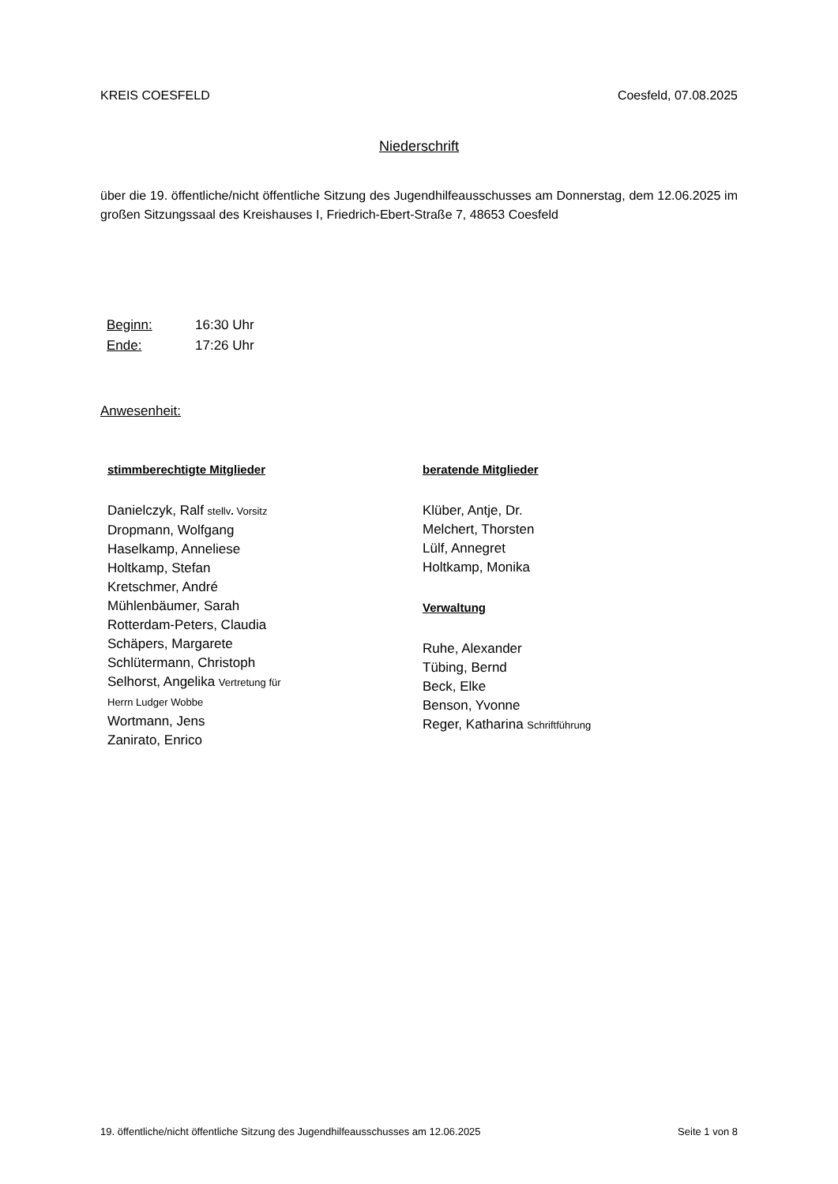KREIS COESFELD Coesfeld, 07.08.2025
Niederschrift
über die 19. öffentliche/nicht öffentliche Sitzung des Jugendhilfeausschusses am Donnerstag, dem 12.06.2025 im großen Sitzungssaal des Kreishauses I, Friedrich-Ebert-Straße 7, 48653 Coesfeld
| Beginn: | 16:30 Uhr |
| Ende: | 17:26 Uhr |
Anwesenheit:
stimmberechtigte Mitglieder
Danielczyk, Ralf stellv. Vorsitz
Dropmann, Wolfgang
Haselkamp, Anneliese
Holtkamp, Stefan
Kretschmer, André
Mühlenbäumer, Sarah
Rotterdam-Peters, Claudia
Schäpers, Margarete
Schlütermann, Christoph
Selhorst, Angelika Vertretung für
Herrn Ludger Wobbe
Wortmann, Jens
Zanirato, Enrico
beratende Mitglieder
Klüber, Antje, Dr.
Melchert, Thorsten
Lülf, Annegret
Holtkamp, Monika
Verwaltung
Ruhe, Alexander
Tübing, Bernd
Beck, Elke
Benson, Yvonne
Reger, Katharina Schriftführung
19. öffentliche/nicht öffentliche Sitzung des Jugendhilfeausschusses am 12.06.2025 Seite 1 von 8